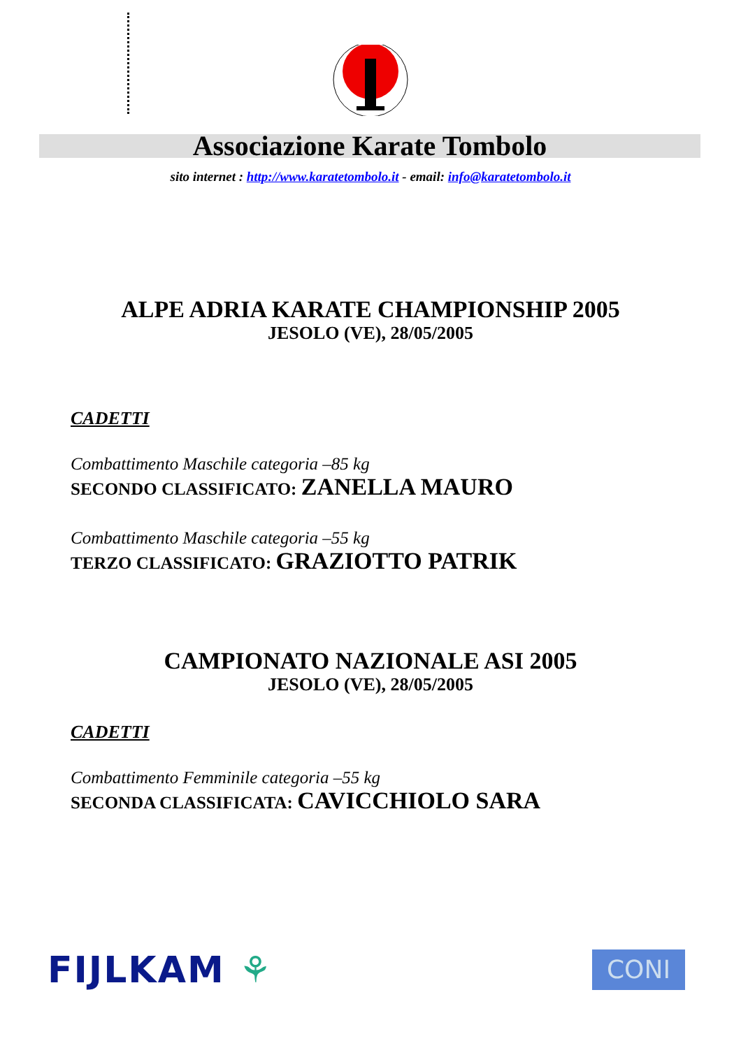Associazione Karate Tombolo
sito internet : http://www.karatetombolo.it - email: info@karatetombolo.it
ALPE ADRIA KARATE CHAMPIONSHIP 2005
JESOLO (VE), 28/05/2005
CADETTI
Combattimento Maschile categoria –85 kg
SECONDO CLASSIFICATO: ZANELLA MAURO
Combattimento Maschile categoria –55 kg
TERZO CLASSIFICATO: GRAZIOTTO PATRIK
CAMPIONATO NAZIONALE ASI 2005
JESOLO (VE), 28/05/2005
CADETTI
Combattimento Femminile categoria –55 kg
SECONDA CLASSIFICATA: CAVICCHIOLO SARA
FIJLKAM ⚘
CONI